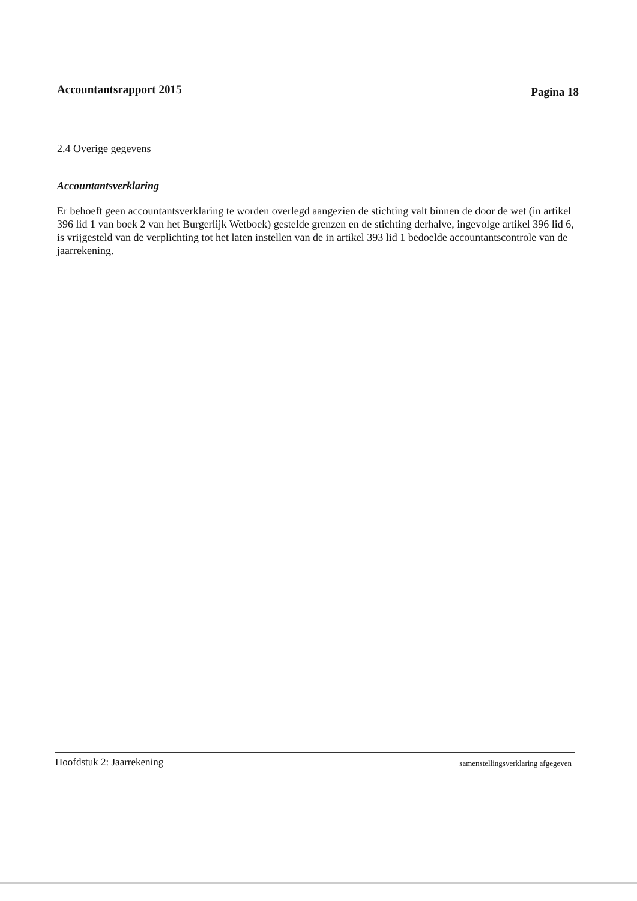Accountantsrapport 2015 Pagina 18
2.4 Overige gegevens
Accountantsverklaring
Er behoeft geen accountantsverklaring te worden overlegd aangezien de stichting valt binnen de door de wet (in artikel 396 lid 1 van boek 2 van het Burgerlijk Wetboek) gestelde grenzen en de stichting derhalve, ingevolge artikel 396 lid 6, is vrijgesteld van de verplichting tot het laten instellen van de in artikel 393 lid 1 bedoelde accountantscontrole van de jaarrekening.
Hoofdstuk 2: Jaarrekening samenstellingsverklaring afgegeven